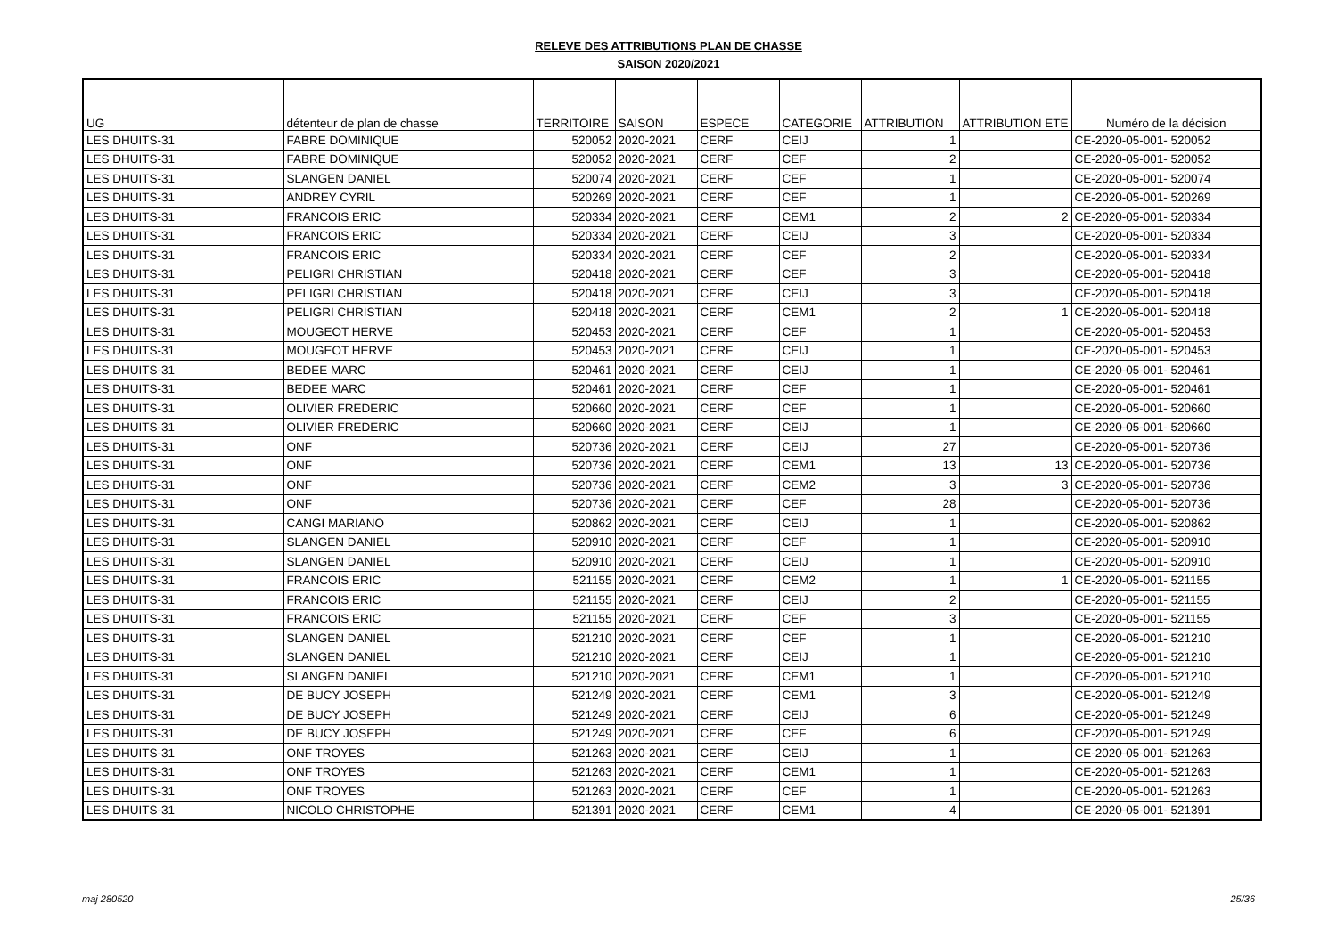RELEVE DES ATTRIBUTIONS PLAN DE CHASSE
SAISON 2020/2021
| UG | détenteur de plan de chasse | TERRITOIRE | SAISON | ESPECE | CATEGORIE | ATTRIBUTION | ATTRIBUTION ETE | Numéro de la décision |
| --- | --- | --- | --- | --- | --- | --- | --- | --- |
| LES DHUITS-31 | FABRE DOMINIQUE | 520052 | 2020-2021 | CERF | CEIJ | 1 | | CE-2020-05-001- 520052 |
| LES DHUITS-31 | FABRE DOMINIQUE | 520052 | 2020-2021 | CERF | CEF | 2 | | CE-2020-05-001- 520052 |
| LES DHUITS-31 | SLANGEN DANIEL | 520074 | 2020-2021 | CERF | CEF | 1 | | CE-2020-05-001- 520074 |
| LES DHUITS-31 | ANDREY CYRIL | 520269 | 2020-2021 | CERF | CEF | 1 | | CE-2020-05-001- 520269 |
| LES DHUITS-31 | FRANCOIS ERIC | 520334 | 2020-2021 | CERF | CEM1 | 2 | 2 | CE-2020-05-001- 520334 |
| LES DHUITS-31 | FRANCOIS ERIC | 520334 | 2020-2021 | CERF | CEIJ | 3 | | CE-2020-05-001- 520334 |
| LES DHUITS-31 | FRANCOIS ERIC | 520334 | 2020-2021 | CERF | CEF | 2 | | CE-2020-05-001- 520334 |
| LES DHUITS-31 | PELIGRI CHRISTIAN | 520418 | 2020-2021 | CERF | CEF | 3 | | CE-2020-05-001- 520418 |
| LES DHUITS-31 | PELIGRI CHRISTIAN | 520418 | 2020-2021 | CERF | CEIJ | 3 | | CE-2020-05-001- 520418 |
| LES DHUITS-31 | PELIGRI CHRISTIAN | 520418 | 2020-2021 | CERF | CEM1 | 2 | 1 | CE-2020-05-001- 520418 |
| LES DHUITS-31 | MOUGEOT HERVE | 520453 | 2020-2021 | CERF | CEF | 1 | | CE-2020-05-001- 520453 |
| LES DHUITS-31 | MOUGEOT HERVE | 520453 | 2020-2021 | CERF | CEIJ | 1 | | CE-2020-05-001- 520453 |
| LES DHUITS-31 | BEDEE MARC | 520461 | 2020-2021 | CERF | CEIJ | 1 | | CE-2020-05-001- 520461 |
| LES DHUITS-31 | BEDEE MARC | 520461 | 2020-2021 | CERF | CEF | 1 | | CE-2020-05-001- 520461 |
| LES DHUITS-31 | OLIVIER FREDERIC | 520660 | 2020-2021 | CERF | CEF | 1 | | CE-2020-05-001- 520660 |
| LES DHUITS-31 | OLIVIER FREDERIC | 520660 | 2020-2021 | CERF | CEIJ | 1 | | CE-2020-05-001- 520660 |
| LES DHUITS-31 | ONF | 520736 | 2020-2021 | CERF | CEIJ | 27 | | CE-2020-05-001- 520736 |
| LES DHUITS-31 | ONF | 520736 | 2020-2021 | CERF | CEM1 | 13 | 13 | CE-2020-05-001- 520736 |
| LES DHUITS-31 | ONF | 520736 | 2020-2021 | CERF | CEM2 | 3 | 3 | CE-2020-05-001- 520736 |
| LES DHUITS-31 | ONF | 520736 | 2020-2021 | CERF | CEF | 28 | | CE-2020-05-001- 520736 |
| LES DHUITS-31 | CANGI MARIANO | 520862 | 2020-2021 | CERF | CEIJ | 1 | | CE-2020-05-001- 520862 |
| LES DHUITS-31 | SLANGEN DANIEL | 520910 | 2020-2021 | CERF | CEF | 1 | | CE-2020-05-001- 520910 |
| LES DHUITS-31 | SLANGEN DANIEL | 520910 | 2020-2021 | CERF | CEIJ | 1 | | CE-2020-05-001- 520910 |
| LES DHUITS-31 | FRANCOIS ERIC | 521155 | 2020-2021 | CERF | CEM2 | 1 | 1 | CE-2020-05-001- 521155 |
| LES DHUITS-31 | FRANCOIS ERIC | 521155 | 2020-2021 | CERF | CEIJ | 2 | | CE-2020-05-001- 521155 |
| LES DHUITS-31 | FRANCOIS ERIC | 521155 | 2020-2021 | CERF | CEF | 3 | | CE-2020-05-001- 521155 |
| LES DHUITS-31 | SLANGEN DANIEL | 521210 | 2020-2021 | CERF | CEF | 1 | | CE-2020-05-001- 521210 |
| LES DHUITS-31 | SLANGEN DANIEL | 521210 | 2020-2021 | CERF | CEIJ | 1 | | CE-2020-05-001- 521210 |
| LES DHUITS-31 | SLANGEN DANIEL | 521210 | 2020-2021 | CERF | CEM1 | 1 | | CE-2020-05-001- 521210 |
| LES DHUITS-31 | DE BUCY JOSEPH | 521249 | 2020-2021 | CERF | CEM1 | 3 | | CE-2020-05-001- 521249 |
| LES DHUITS-31 | DE BUCY JOSEPH | 521249 | 2020-2021 | CERF | CEIJ | 6 | | CE-2020-05-001- 521249 |
| LES DHUITS-31 | DE BUCY JOSEPH | 521249 | 2020-2021 | CERF | CEF | 6 | | CE-2020-05-001- 521249 |
| LES DHUITS-31 | ONF TROYES | 521263 | 2020-2021 | CERF | CEIJ | 1 | | CE-2020-05-001- 521263 |
| LES DHUITS-31 | ONF TROYES | 521263 | 2020-2021 | CERF | CEM1 | 1 | | CE-2020-05-001- 521263 |
| LES DHUITS-31 | ONF TROYES | 521263 | 2020-2021 | CERF | CEF | 1 | | CE-2020-05-001- 521263 |
| LES DHUITS-31 | NICOLO CHRISTOPHE | 521391 | 2020-2021 | CERF | CEM1 | 4 | | CE-2020-05-001- 521391 |
maj 280520 25/36